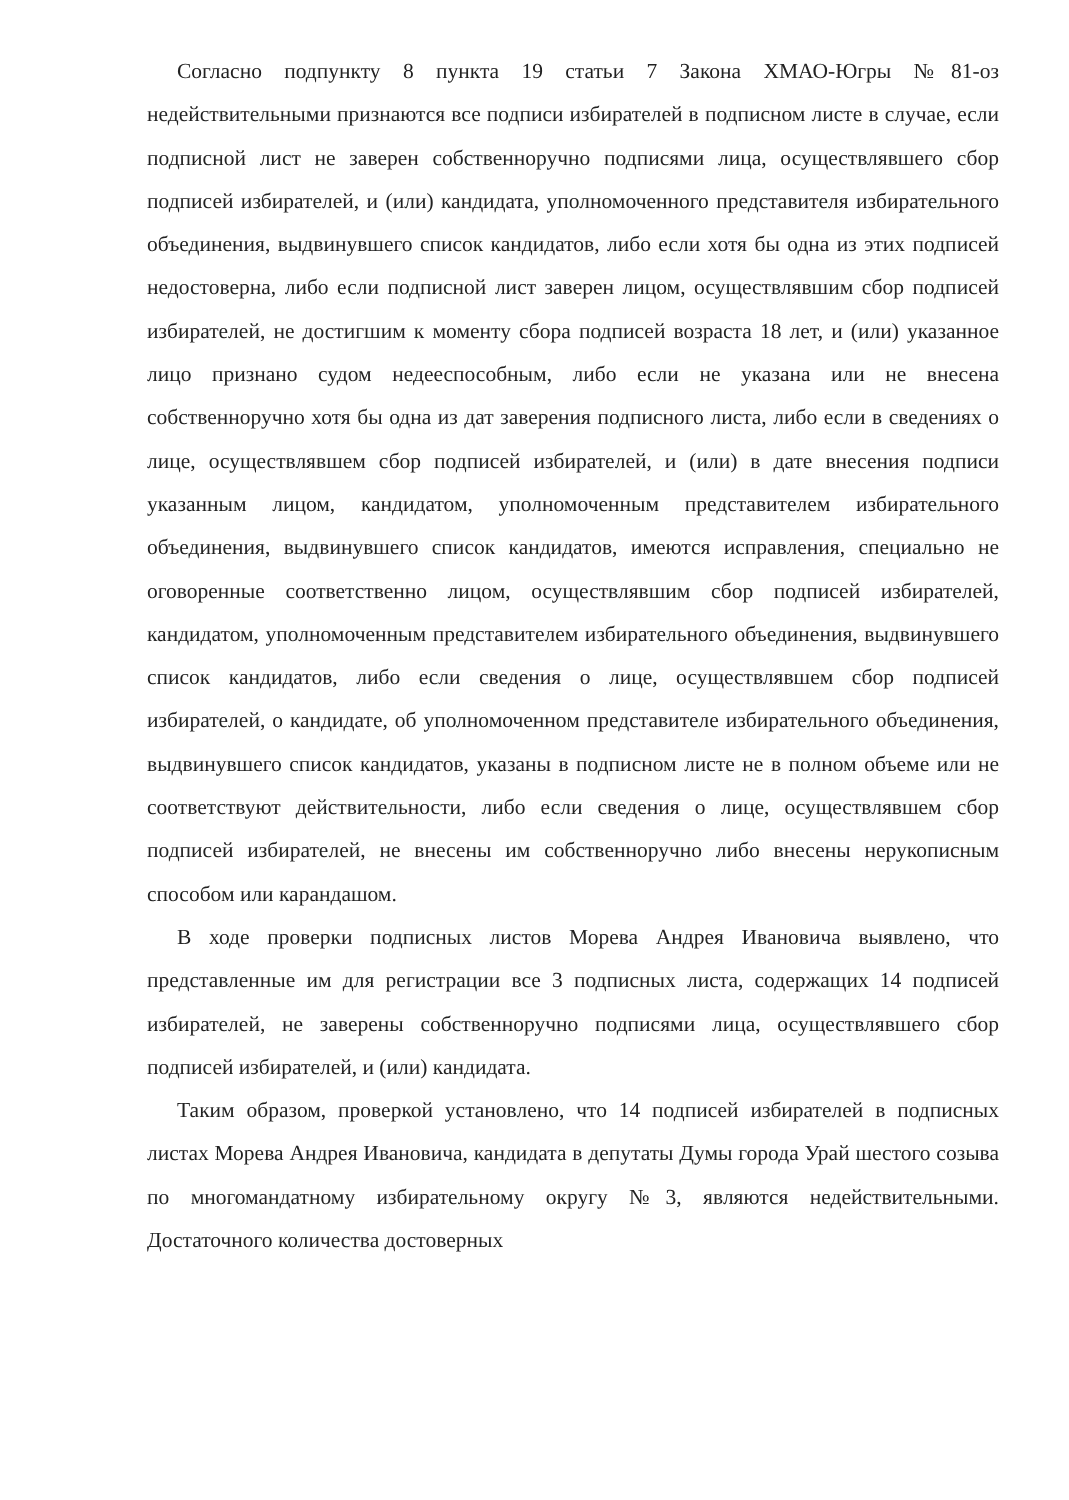Согласно подпункту 8 пункта 19 статьи 7 Закона ХМАО-Югры №81-оз недействительными признаются все подписи избирателей в подписном листе в случае, если подписной лист не заверен собственноручно подписями лица, осуществлявшего сбор подписей избирателей, и (или) кандидата, уполномоченного представителя избирательного объединения, выдвинувшего список кандидатов, либо если хотя бы одна из этих подписей недостоверна, либо если подписной лист заверен лицом, осуществлявшим сбор подписей избирателей, не достигшим к моменту сбора подписей возраста 18 лет, и (или) указанное лицо признано судом недееспособным, либо если не указана или не внесена собственноручно хотя бы одна из дат заверения подписного листа, либо если в сведениях о лице, осуществлявшем сбор подписей избирателей, и (или) в дате внесения подписи указанным лицом, кандидатом, уполномоченным представителем избирательного объединения, выдвинувшего список кандидатов, имеются исправления, специально не оговоренные соответственно лицом, осуществлявшим сбор подписей избирателей, кандидатом, уполномоченным представителем избирательного объединения, выдвинувшего список кандидатов, либо если сведения о лице, осуществлявшем сбор подписей избирателей, о кандидате, об уполномоченном представителе избирательного объединения, выдвинувшего список кандидатов, указаны в подписном листе не в полном объеме или не соответствуют действительности, либо если сведения о лице, осуществлявшем сбор подписей избирателей, не внесены им собственноручно либо внесены нерукописным способом или карандашом.
В ходе проверки подписных листов Морева Андрея Ивановича выявлено, что представленные им для регистрации все 3 подписных листа, содержащих 14 подписей избирателей, не заверены собственноручно подписями лица, осуществлявшего сбор подписей избирателей, и (или) кандидата.
Таким образом, проверкой установлено, что 14 подписей избирателей в подписных листах Морева Андрея Ивановича, кандидата в депутаты Думы города Урай шестого созыва по многомандатному избирательному округу №3, являются недействительными. Достаточного количества достоверных